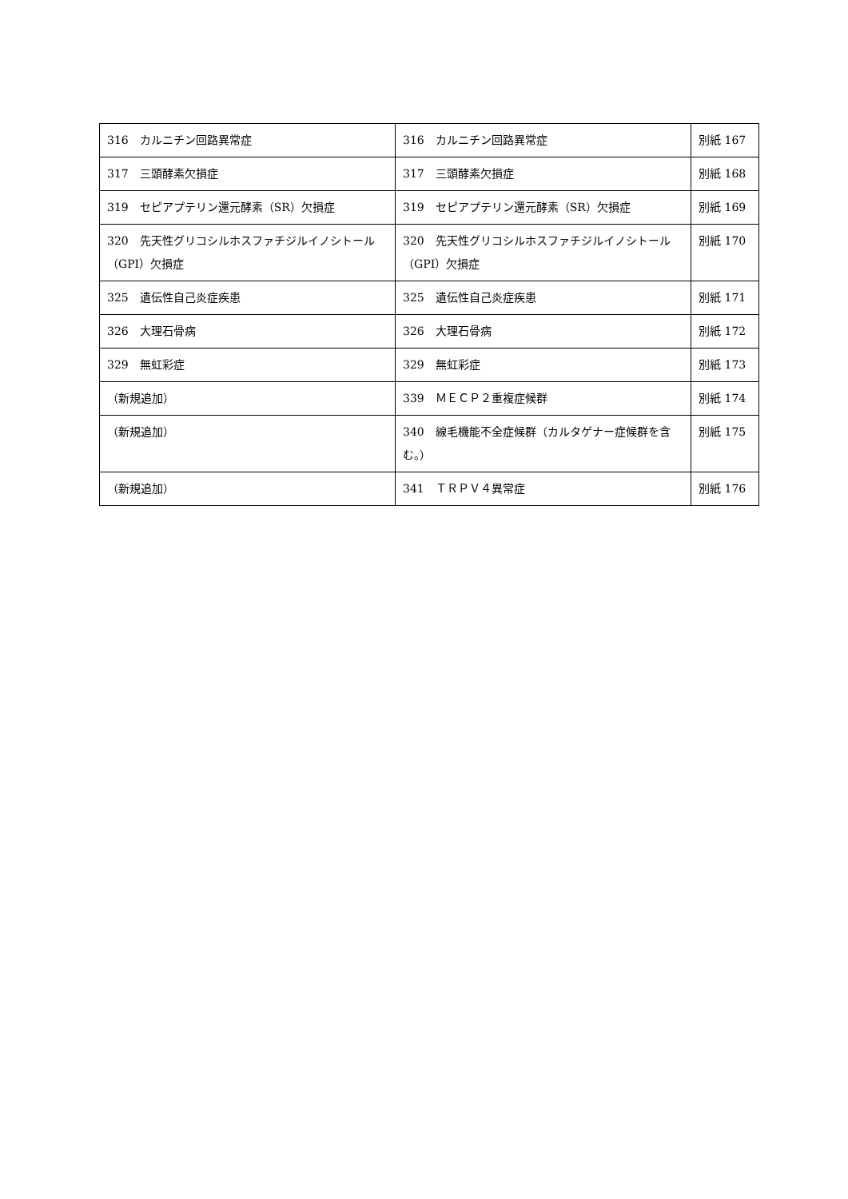| 316 カルニチン回路異常症 | 316 カルニチン回路異常症 | 別紙 167 |
| 317 三頭酵素欠損症 | 317 三頭酵素欠損症 | 別紙 168 |
| 319 セピアプテリン還元酵素（SR）欠損症 | 319 セピアプテリン還元酵素（SR）欠損症 | 別紙 169 |
| 320 先天性グリコシルホスファチジルイノシトール（GPI）欠損症 | 320 先天性グリコシルホスファチジルイノシトール（GPI）欠損症 | 別紙 170 |
| 325 遺伝性自己炎症疾患 | 325 遺伝性自己炎症疾患 | 別紙 171 |
| 326 大理石骨病 | 326 大理石骨病 | 別紙 172 |
| 329 無虹彩症 | 329 無虹彩症 | 別紙 173 |
| （新規追加） | 339 ＭＥＣＰ２重複症候群 | 別紙 174 |
| （新規追加） | 340 線毛機能不全症候群（カルタゲナー症候群を含む。） | 別紙 175 |
| （新規追加） | 341 ＴＲＰＶ４異常症 | 別紙 176 |